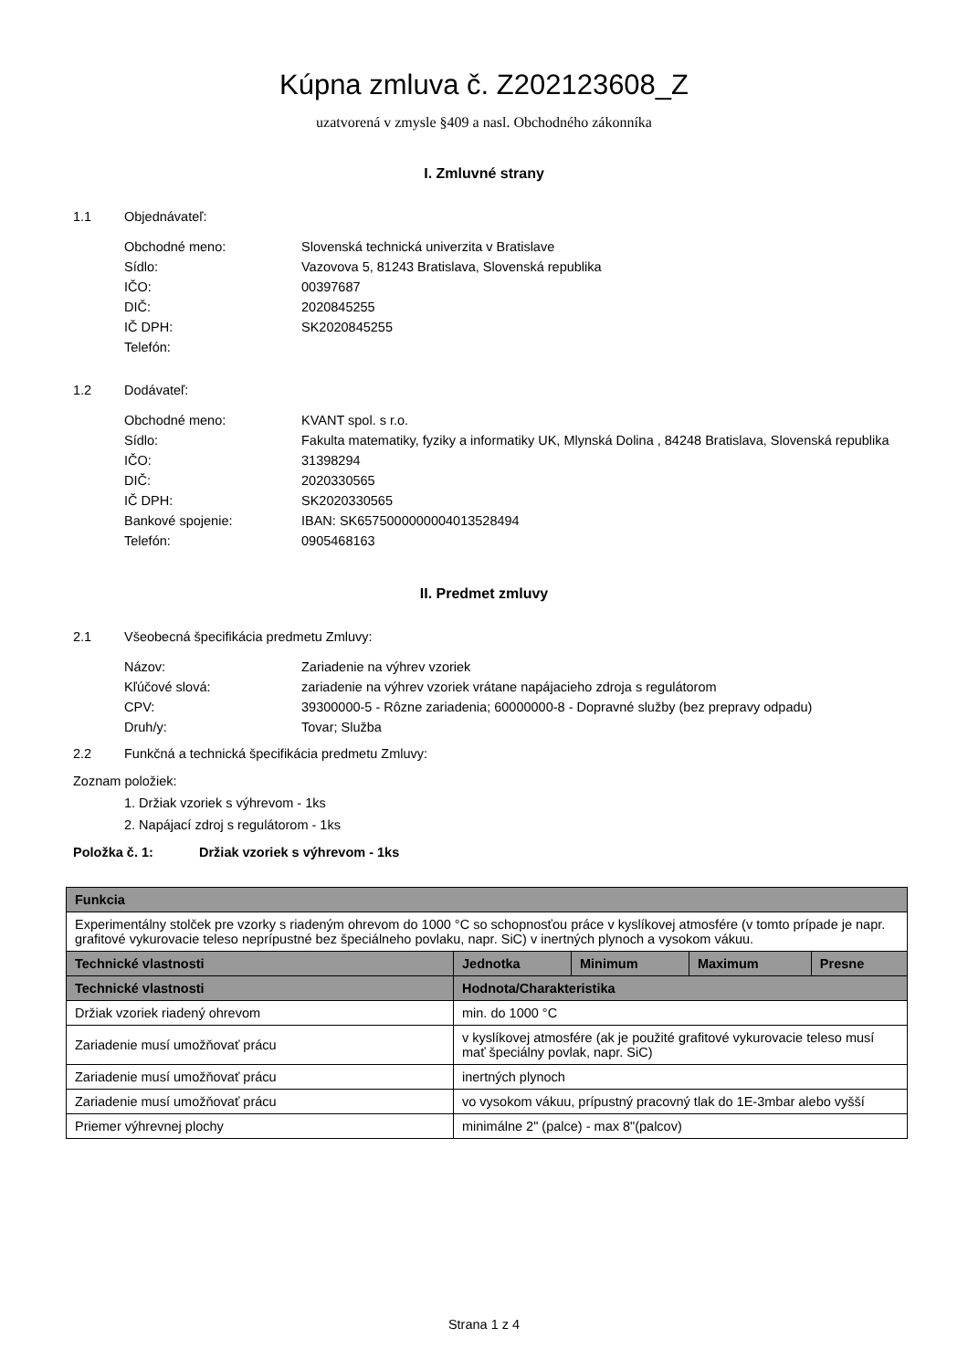Kúpna zmluva č. Z202123608_Z
uzatvorená v zmysle §409 a nasl. Obchodného zákonníka
I. Zmluvné strany
1.1 Objednávateľ:
| Obchodné meno: | Slovenská technická univerzita v Bratislave |
| Sídlo: | Vazovova 5, 81243 Bratislava, Slovenská republika |
| IČO: | 00397687 |
| DIČ: | 2020845255 |
| IČ DPH: | SK2020845255 |
| Telefón: | |
1.2 Dodávateľ:
| Obchodné meno: | KVANT spol. s r.o. |
| Sídlo: | Fakulta matematiky, fyziky a informatiky UK, Mlynská Dolina , 84248 Bratislava, Slovenská republika |
| IČO: | 31398294 |
| DIČ: | 2020330565 |
| IČ DPH: | SK2020330565 |
| Bankové spojenie: | IBAN: SK6575000000004013528494 |
| Telefón: | 0905468163 |
II. Predmet zmluvy
2.1 Všeobecná špecifikácia predmetu Zmluvy:
| Názov: | Zariadenie na výhrev vzoriek |
| Kľúčové slová: | zariadenie na výhrev vzoriek vrátane napájacieho zdroja s regulátorom |
| CPV: | 39300000-5 - Rôzne zariadenia; 60000000-8 - Dopravné služby (bez prepravy odpadu) |
| Druh/y: | Tovar; Služba |
2.2 Funkčná a technická špecifikácia predmetu Zmluvy:
Zoznam položiek:
1. Držiak vzoriek s výhrevom - 1ks
2. Napájací zdroj s regulátorom - 1ks
Položka č. 1: Držiak vzoriek s výhrevom - 1ks
| Funkcia | | | | |
| --- | --- | --- | --- | --- |
| Experimentálny stolček pre vzorky s riadeným ohrevom do 1000 °C so schopnosťou práce v kyslíkovej atmosfére (v tomto prípade je napr. grafitové vykurovacie teleso neprípustné bez špeciálneho povlaku, napr. SiC) v inertných plynoch a vysokom vákuu. | | | | |
| Technické vlastnosti | Jednotka | Minimum | Maximum | Presne |
| Technické vlastnosti | Hodnota/Charakteristika | | | |
| Držiak vzoriek riadený ohrevom | min. do 1000 °C | | | |
| Zariadenie musí umožňovať prácu | v kyslíkovej atmosfére (ak je použité grafitové vykurovacie teleso musí mať špeciálny povlak, napr. SiC) | | | |
| Zariadenie musí umožňovať prácu | inertných plynoch | | | |
| Zariadenie musí umožňovať prácu | vo vysokom vákuu, prípustný pracovný tlak do 1E-3mbar alebo vyšší | | | |
| Priemer výhrevnej plochy | minimálne 2" (palce) - max 8"(palcov) | | | |
Strana 1 z 4